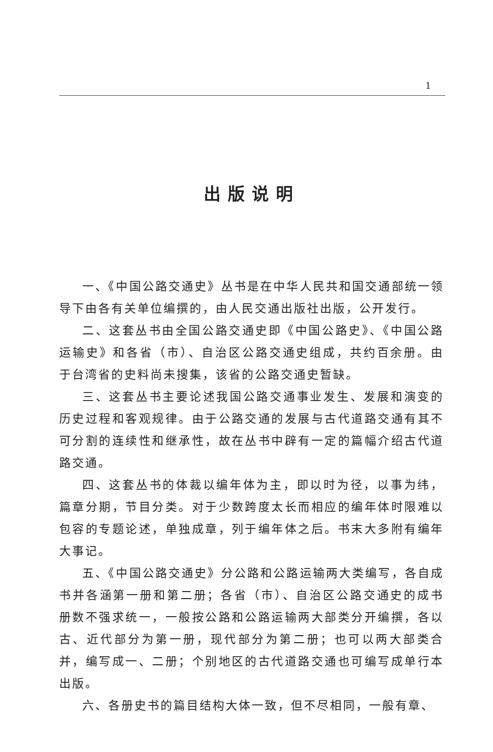1
出版说明
一、《中国公路交通史》丛书是在中华人民共和国交通部统一领导下由各有关单位编撰的，由人民交通出版社出版，公开发行。
二、这套丛书由全国公路交通史即《中国公路史》、《中国公路运输史》和各省（市）、自治区公路交通史组成，共约百余册。由于台湾省的史料尚未搜集，该省的公路交通史暂缺。
三、这套丛书主要论述我国公路交通事业发生、发展和演变的历史过程和客观规律。由于公路交通的发展与古代道路交通有其不可分割的连续性和继承性，故在丛书中辟有一定的篇幅介绍古代道路交通。
四、这套丛书的体裁以编年体为主，即以时为径，以事为纬，篇章分期，节目分类。对于少数跨度太长而相应的编年体时限难以包容的专题论述，单独成章，列于编年体之后。书末大多附有编年大事记。
五、《中国公路交通史》分公路和公路运输两大类编写，各自成书并各涵第一册和第二册；各省（市）、自治区公路交通史的成书册数不强求统一，一般按公路和公路运输两大部类分开编撰，各以古、近代部分为第一册，现代部分为第二册；也可以两大部类合并，编写成一、二册；个别地区的古代道路交通也可编写成单行本出版。
六、各册史书的篇目结构大体一致，但不尽相同，一般有章、